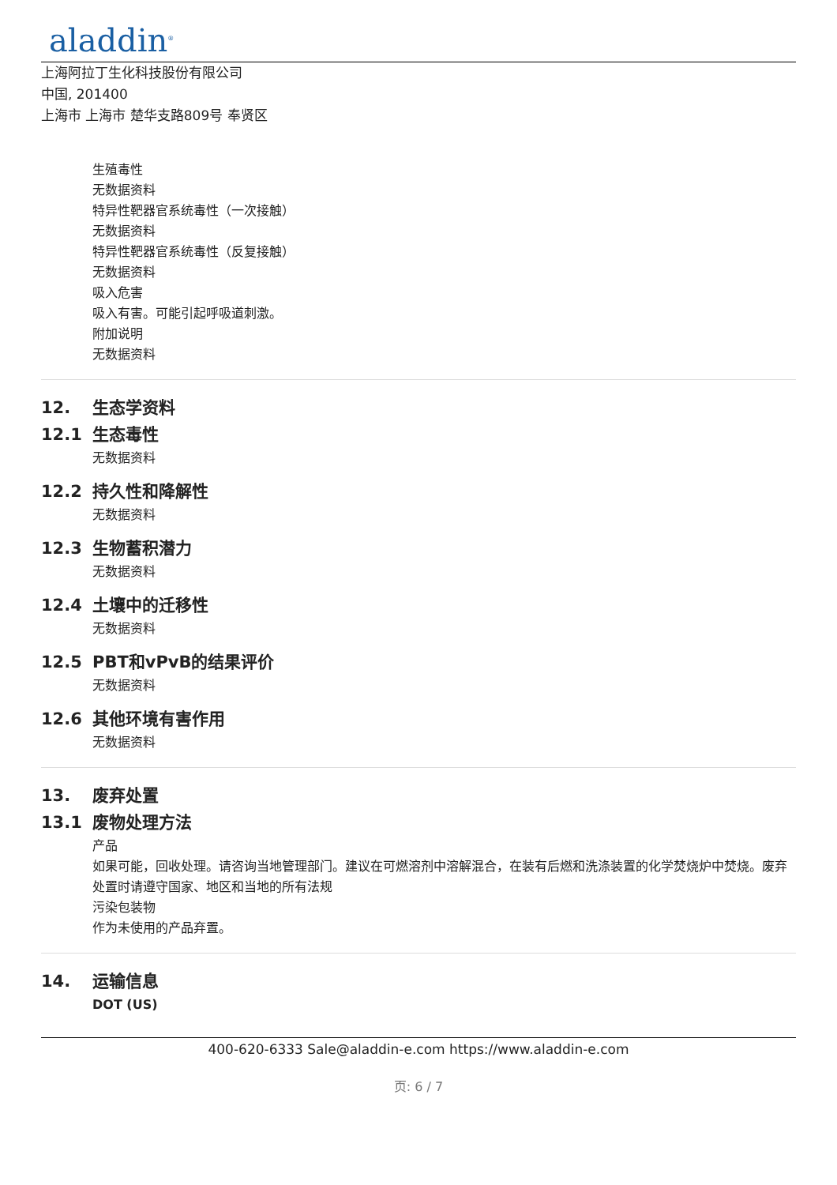aladdin<sup>®</sup>
上海阿拉丁生化科技股份有限公司
中国, 201400
上海市 上海市 楚华支路809号 奉贤区
生殖毒性
无数据资料
特异性靶器官系统毒性（一次接触）
无数据资料
特异性靶器官系统毒性（反复接触）
无数据资料
吸入危害
吸入有害。可能引起呼吸道刺激。
附加说明
无数据资料
12. 生态学资料
12.1 生态毒性
无数据资料
12.2 持久性和降解性
无数据资料
12.3 生物蓄积潜力
无数据资料
12.4 土壤中的迁移性
无数据资料
12.5 PBT和vPvB的结果评价
无数据资料
12.6 其他环境有害作用
无数据资料
13. 废弃处置
13.1 废物处理方法
产品
如果可能，回收处理。请咨询当地管理部门。建议在可燃溶剂中溶解混合，在装有后燃和洗涤装置的化学焚烧炉中焚烧。废弃处置时请遵守国家、地区和当地的所有法规
污染包装物
作为未使用的产品弃置。
14. 运输信息
DOT (US)
400-620-6333 Sale@aladdin-e.com https://www.aladdin-e.com
页: 6 / 7